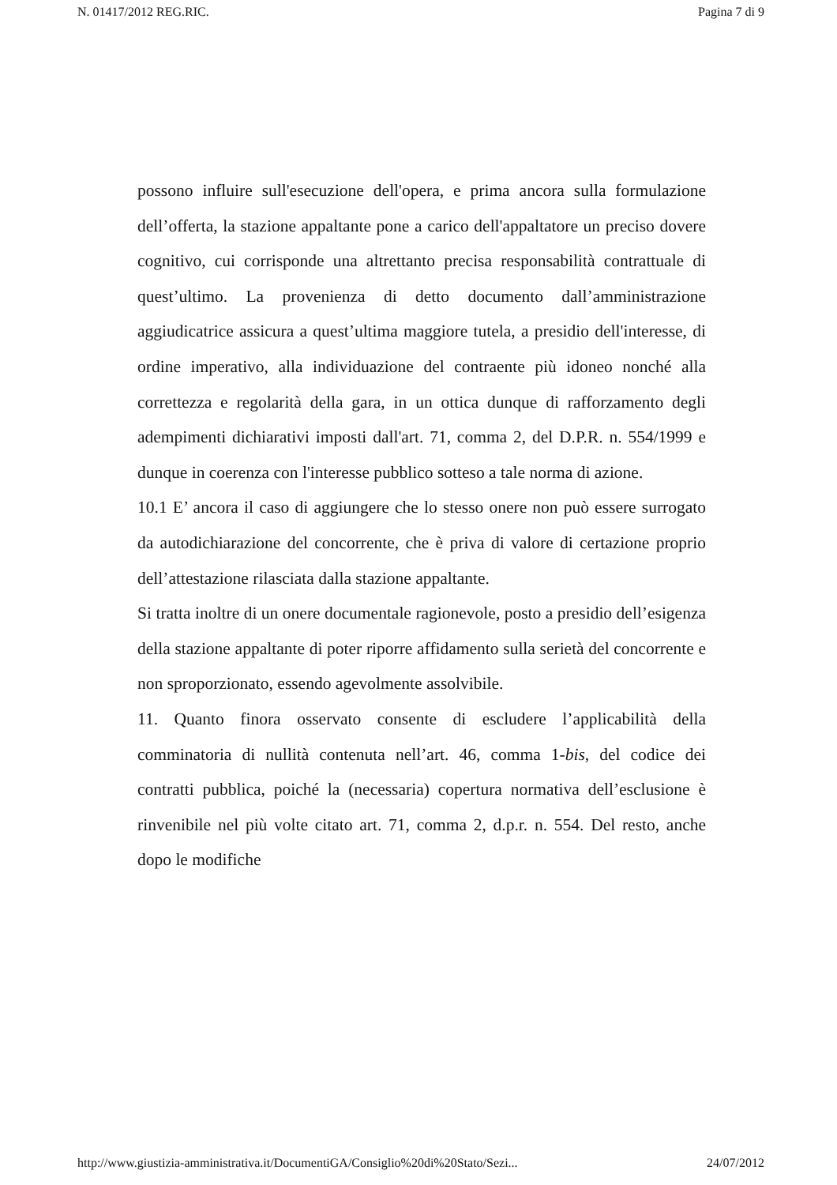N. 01417/2012 REG.RIC. Pagina 7 di 9
possono influire sull'esecuzione dell'opera, e prima ancora sulla formulazione dell’offerta, la stazione appaltante pone a carico dell'appaltatore un preciso dovere cognitivo, cui corrisponde una altrettanto precisa responsabilità contrattuale di quest’ultimo. La provenienza di detto documento dall’amministrazione aggiudicatrice assicura a quest’ultima maggiore tutela, a presidio dell'interesse, di ordine imperativo, alla individuazione del contraente più idoneo nonché alla correttezza e regolarità della gara, in un ottica dunque di rafforzamento degli adempimenti dichiarativi imposti dall'art. 71, comma 2, del D.P.R. n. 554/1999 e dunque in coerenza con l'interesse pubblico sotteso a tale norma di azione.
10.1 E’ ancora il caso di aggiungere che lo stesso onere non può essere surrogato da autodichiarazione del concorrente, che è priva di valore di certazione proprio dell’attestazione rilasciata dalla stazione appaltante.
Si tratta inoltre di un onere documentale ragionevole, posto a presidio dell’esigenza della stazione appaltante di poter riporre affidamento sulla serietà del concorrente e non sproporzionato, essendo agevolmente assolvibile.
11. Quanto finora osservato consente di escludere l’applicabilità della comminatoria di nullità contenuta nell’art. 46, comma 1-bis, del codice dei contratti pubblica, poiché la (necessaria) copertura normativa dell’esclusione è rinvenibile nel più volte citato art. 71, comma 2, d.p.r. n. 554. Del resto, anche dopo le modifiche
http://www.giustizia-amministrativa.it/DocumentiGA/Consiglio%20di%20Stato/Sezi... 24/07/2012